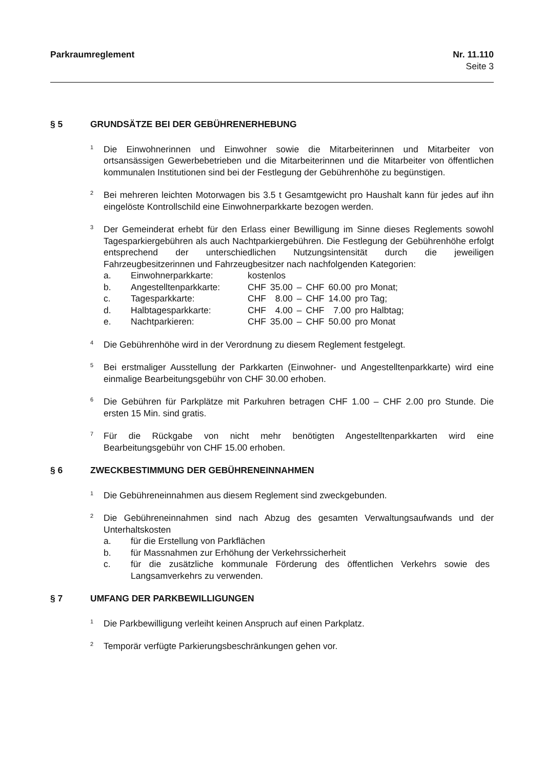Parkraumreglement Nr. 11.110
Seite 3
§ 5 GRUNDSÄTZE BEI DER GEBÜHRENERHEBUNG
<sup>1</sup>
Die Einwohnerinnen und Einwohner sowie die Mitarbeiterinnen und Mitarbeiter von ortsansässigen Gewerbebetrieben und die Mitarbeiterinnen und die Mitarbeiter von öffentlichen kommunalen Institutionen sind bei der Festlegung der Gebührenhöhe zu begünstigen.
<sup>2</sup>
Bei mehreren leichten Motorwagen bis 3.5 t Gesamtgewicht pro Haushalt kann für jedes auf ihn eingelöste Kontrollschild eine Einwohnerparkkarte bezogen werden.
<sup>3</sup>
Der Gemeinderat erhebt für den Erlass einer Bewilligung im Sinne dieses Reglements sowohl Tagesparkiergebühren als auch Nachtparkiergebühren. Die Festlegung der Gebührenhöhe erfolgt entsprechend der unterschiedlichen Nutzungsintensität durch die jeweiligen Fahrzeugbesitzerinnen und Fahrzeugbesitzer nach nachfolgenden Kategorien:
| a. | Einwohnerparkkarte: | kostenlos | | | | | |
| b. | Angestelltenparkkarte: | CHF | 35.00 | – | CHF | 60.00 | pro Monat; |
| c. | Tagesparkkarte: | CHF | 8.00 | – | CHF | 14.00 | pro Tag; |
| d. | Halbtagesparkkarte: | CHF | 4.00 | – | CHF | 7.00 | pro Halbtag; |
| e. | Nachtparkieren: | CHF | 35.00 | – | CHF | 50.00 | pro Monat |
<sup>4</sup>
Die Gebührenhöhe wird in der Verordnung zu diesem Reglement festgelegt.
<sup>5</sup>
Bei erstmaliger Ausstellung der Parkkarten (Einwohner- und Angestelltenparkkarte) wird eine einmalige Bearbeitungsgebühr von CHF 30.00 erhoben.
<sup>6</sup>
Die Gebühren für Parkplätze mit Parkuhren betragen CHF 1.00 – CHF 2.00 pro Stunde. Die ersten 15 Min. sind gratis.
<sup>7</sup>
Für die Rückgabe von nicht mehr benötigten Angestelltenparkkarten wird eine Bearbeitungsgebühr von CHF 15.00 erhoben.
§ 6 ZWECKBESTIMMUNG DER GEBÜHRENEINNAHMEN
<sup>1</sup>
Die Gebühreneinnahmen aus diesem Reglement sind zweckgebunden.
<sup>2</sup>
Die Gebühreneinnahmen sind nach Abzug des gesamten Verwaltungsaufwands und der Unterhaltskosten
| a. | für die Erstellung von Parkflächen |
| b. | für Massnahmen zur Erhöhung der Verkehrssicherheit |
| c. | für die zusätzliche kommunale Förderung des öffentlichen Verkehrs sowie des Langsamverkehrs zu verwenden. |
§ 7 UMFANG DER PARKBEWILLIGUNGEN
<sup>1</sup>
Die Parkbewilligung verleiht keinen Anspruch auf einen Parkplatz.
<sup>2</sup>
Temporär verfügte Parkierungsbeschränkungen gehen vor.